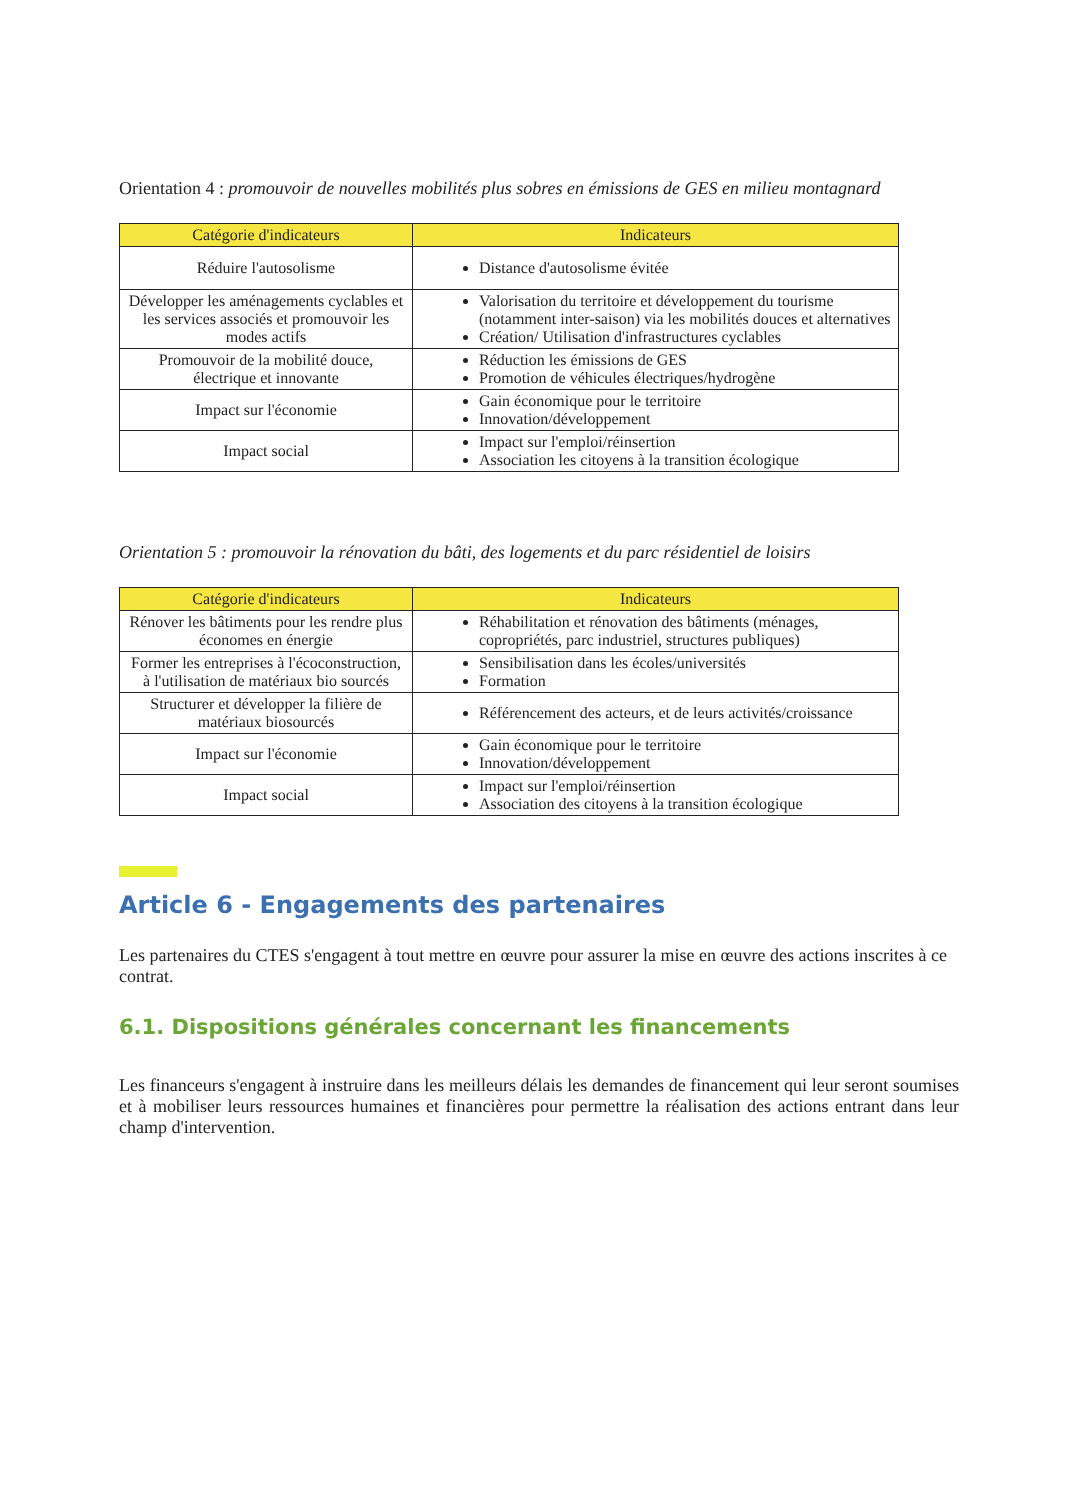Orientation 4 : promouvoir de nouvelles mobilités plus sobres en émissions de GES en milieu montagnard
| Catégorie d'indicateurs | Indicateurs |
| --- | --- |
| Réduire l'autosolisme | Distance d'autosolisme évitée |
| Développer les aménagements cyclables et les services associés et promouvoir les modes actifs | Valorisation du territoire et développement du tourisme (notamment inter-saison) via les mobilités douces et alternatives Création/ Utilisation d'infrastructures cyclables |
| Promouvoir de la mobilité douce, électrique et innovante | Réduction les émissions de GES Promotion de véhicules électriques/hydrogène |
| Impact sur l'économie | Gain économique pour le territoire Innovation/développement |
| Impact social | Impact sur l'emploi/réinsertion Association les citoyens à la transition écologique |
Orientation 5 : promouvoir la rénovation du bâti, des logements et du parc résidentiel de loisirs
| Catégorie d'indicateurs | Indicateurs |
| --- | --- |
| Rénover les bâtiments pour les rendre plus économes en énergie | Réhabilitation et rénovation des bâtiments (ménages, copropriétés, parc industriel, structures publiques) |
| Former les entreprises à l'écoconstruction, à l'utilisation de matériaux bio sourcés | Sensibilisation dans les écoles/universités Formation |
| Structurer et développer la filière de matériaux biosourcés | Référencement des acteurs, et de leurs activités/croissance |
| Impact sur l'économie | Gain économique pour le territoire Innovation/développement |
| Impact social | Impact sur l'emploi/réinsertion Association des citoyens à la transition écologique |
Article 6 - Engagements des partenaires
Les partenaires du CTES s'engagent à tout mettre en œuvre pour assurer la mise en œuvre des actions inscrites à ce contrat.
6.1. Dispositions générales concernant les financements
Les financeurs s'engagent à instruire dans les meilleurs délais les demandes de financement qui leur seront soumises et à mobiliser leurs ressources humaines et financières pour permettre la réalisation des actions entrant dans leur champ d'intervention.